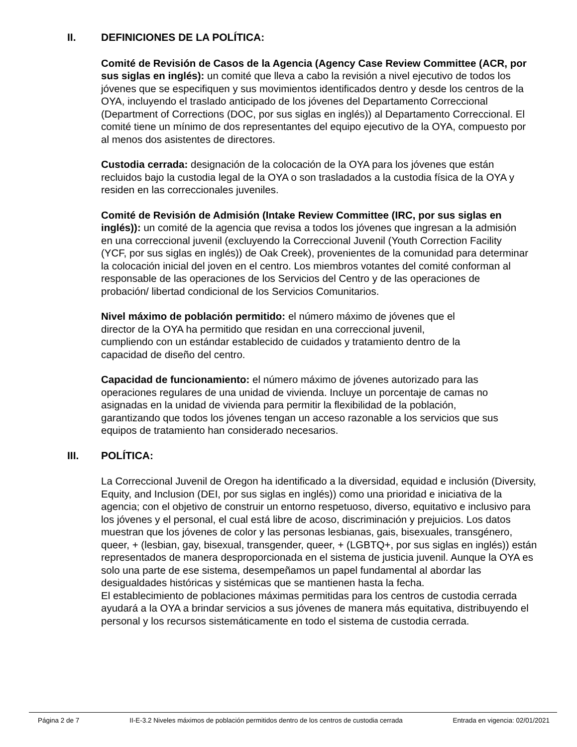II. DEFINICIONES DE LA POLÍTICA:
Comité de Revisión de Casos de la Agencia (Agency Case Review Committee (ACR, por sus siglas en inglés): un comité que lleva a cabo la revisión a nivel ejecutivo de todos los jóvenes que se especifiquen y sus movimientos identificados dentro y desde los centros de la OYA, incluyendo el traslado anticipado de los jóvenes del Departamento Correccional (Department of Corrections (DOC, por sus siglas en inglés)) al Departamento Correccional. El comité tiene un mínimo de dos representantes del equipo ejecutivo de la OYA, compuesto por al menos dos asistentes de directores.
Custodia cerrada: designación de la colocación de la OYA para los jóvenes que están recluidos bajo la custodia legal de la OYA o son trasladados a la custodia física de la OYA y residen en las correccionales juveniles.
Comité de Revisión de Admisión (Intake Review Committee (IRC, por sus siglas en inglés)): un comité de la agencia que revisa a todos los jóvenes que ingresan a la admisión en una correccional juvenil (excluyendo la Correccional Juvenil (Youth Correction Facility (YCF, por sus siglas en inglés)) de Oak Creek), provenientes de la comunidad para determinar la colocación inicial del joven en el centro. Los miembros votantes del comité conforman al responsable de las operaciones de los Servicios del Centro y de las operaciones de probación/ libertad condicional de los Servicios Comunitarios.
Nivel máximo de población permitido: el número máximo de jóvenes que el director de la OYA ha permitido que residan en una correccional juvenil, cumpliendo con un estándar establecido de cuidados y tratamiento dentro de la capacidad de diseño del centro.
Capacidad de funcionamiento: el número máximo de jóvenes autorizado para las operaciones regulares de una unidad de vivienda. Incluye un porcentaje de camas no asignadas en la unidad de vivienda para permitir la flexibilidad de la población, garantizando que todos los jóvenes tengan un acceso razonable a los servicios que sus equipos de tratamiento han considerado necesarios.
III. POLÍTICA:
La Correccional Juvenil de Oregon ha identificado a la diversidad, equidad e inclusión (Diversity, Equity, and Inclusion (DEI, por sus siglas en inglés)) como una prioridad e iniciativa de la agencia; con el objetivo de construir un entorno respetuoso, diverso, equitativo e inclusivo para los jóvenes y el personal, el cual está libre de acoso, discriminación y prejuicios. Los datos muestran que los jóvenes de color y las personas lesbianas, gais, bisexuales, transgénero, queer, + (lesbian, gay, bisexual, transgender, queer, + (LGBTQ+, por sus siglas en inglés)) están representados de manera desproporcionada en el sistema de justicia juvenil. Aunque la OYA es solo una parte de ese sistema, desempeñamos un papel fundamental al abordar las desigualdades históricas y sistémicas que se mantienen hasta la fecha.
El establecimiento de poblaciones máximas permitidas para los centros de custodia cerrada ayudará a la OYA a brindar servicios a sus jóvenes de manera más equitativa, distribuyendo el personal y los recursos sistemáticamente en todo el sistema de custodia cerrada.
Página 2 de 7 II-E-3.2 Niveles máximos de población permitidos dentro de los centros de custodia cerrada Entrada en vigencia: 02/01/2021